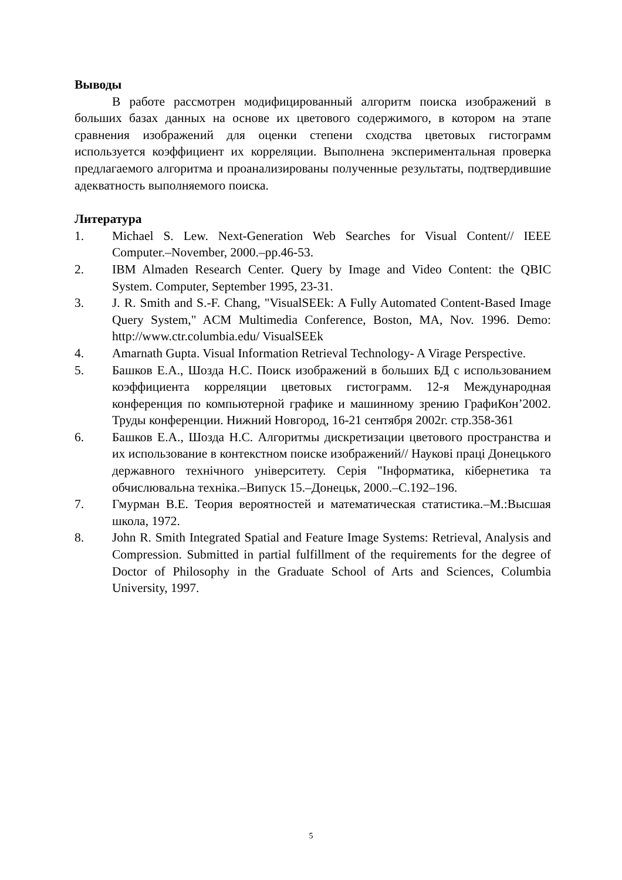Выводы
В работе рассмотрен модифицированный алгоритм поиска изображений в больших базах данных на основе их цветового содержимого, в котором на этапе сравнения изображений для оценки степени сходства цветовых гистограмм используется коэффициент их корреляции. Выполнена экспериментальная проверка предлагаемого алгоритма и проанализированы полученные результаты, подтвердившие адекватность выполняемого поиска.
Литература
1. Michael S. Lew. Next-Generation Web Searches for Visual Content// IEEE Computer.–November, 2000.–pp.46-53.
2. IBM Almaden Research Center. Query by Image and Video Content: the QBIC System. Computer, September 1995, 23-31.
3. J. R. Smith and S.-F. Chang, "VisualSEEk: A Fully Automated Content-Based Image Query System," ACM Multimedia Conference, Boston, MA, Nov. 1996. Demo: http://www.ctr.columbia.edu/ VisualSEEk
4. Amarnath Gupta. Visual Information Retrieval Technology- A Virage Perspective.
5. Башков Е.А., Шозда Н.С. Поиск изображений в больших БД с использованием коэффициента корреляции цветовых гистограмм. 12-я Международная конференция по компьютерной графике и машинному зрению ГрафиКон’2002. Труды конференции. Нижний Новгород, 16-21 сентября 2002г. стр.358-361
6. Башков Е.А., Шозда Н.С. Алгоритмы дискретизации цветового пространства и их использование в контекстном поиске изображений// Наукові праці Донецького державного технічного університету. Серія "Інформатика, кібернетика та обчислювальна техніка.–Випуск 15.–Донецьк, 2000.–С.192–196.
7. Гмурман В.Е. Теория вероятностей и математическая статистика.–М.:Высшая школа, 1972.
8. John R. Smith Integrated Spatial and Feature Image Systems: Retrieval, Analysis and Compression. Submitted in partial fulfillment of the requirements for the degree of Doctor of Philosophy in the Graduate School of Arts and Sciences, Columbia University, 1997.
5